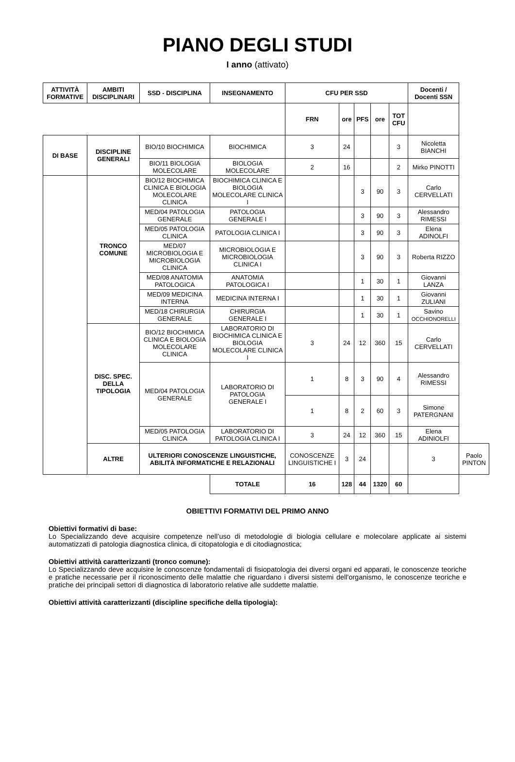PIANO DEGLI STUDI
I anno (attivato)
| ATTIVITÀ FORMATIVE | AMBITI DISCIPLINARI | SSD - DISCIPLINA | INSEGNAMENTO | CFU PER SSD | | | | | Docenti / Docenti SSN | |
| --- | --- | --- | --- | --- | --- | --- | --- | --- | --- | --- |
| | | | | FRN | ore | PFS | ore | TOT CFU | | |
| DI BASE | DISCIPLINE GENERALI | BIO/10 BIOCHIMICA | BIOCHIMICA | 3 | 24 | | | 3 | Nicoletta BIANCHI | |
| | | BIO/11 BIOLOGIA MOLECOLARE | BIOLOGIA MOLECOLARE | 2 | 16 | | | 2 | Mirko PINOTTI | |
| | TRONCO COMUNE | BIO/12 BIOCHIMICA CLINICA E BIOLOGIA MOLECOLARE CLINICA | BIOCHIMICA CLINICA E BIOLOGIA MOLECOLARE CLINICA I | | | 3 | 90 | 3 | Carlo CERVELLATI | |
| | | MED/04 PATOLOGIA GENERALE | PATOLOGIA GENERALE I | | | 3 | 90 | 3 | Alessandro RIMESSI | |
| | | MED/05 PATOLOGIA CLINICA | PATOLOGIA CLINICA I | | | 3 | 90 | 3 | Elena ADINOLFI | |
| | | MED/07 MICROBIOLOGIA E MICROBIOLOGIA CLINICA | MICROBIOLOGIA E MICROBIOLOGIA CLINICA I | | | 3 | 90 | 3 | Roberta RIZZO | |
| | | MED/08 ANATOMIA PATOLOGICA | ANATOMIA PATOLOGICA I | | | 1 | 30 | 1 | Giovanni LANZA | |
| | | MED/09 MEDICINA INTERNA | MEDICINA INTERNA I | | | 1 | 30 | 1 | Giovanni ZULIANI | |
| | | MED/18 CHIRURGIA GENERALE | CHIRURGIA GENERALE I | | | 1 | 30 | 1 | Savino OCCHIONORELLI | |
| | DISC. SPEC. DELLA TIPOLOGIA | BIO/12 BIOCHIMICA CLINICA E BIOLOGIA MOLECOLARE CLINICA | LABORATORIO DI BIOCHIMICA CLINICA E BIOLOGIA MOLECOLARE CLINICA I | 3 | 24 | 12 | 360 | 15 | Carlo CERVELLATI | |
| | | MED/04 PATOLOGIA GENERALE | LABORATORIO DI PATOLOGIA GENERALE I | 1 | 8 | 3 | 90 | 4 | Alessandro RIMESSI | |
| | | | | 1 | 8 | 2 | 60 | 3 | Simone PATERGNANI | |
| | | MED/05 PATOLOGIA CLINICA | LABORATORIO DI PATOLOGIA CLINICA I | 3 | 24 | 12 | 360 | 15 | Elena ADINIOLFI | |
| | ALTRE | ULTERIORI CONOSCENZE LINGUISTICHE, ABILITÀ INFORMATICHE E RELAZIONALI | | CONOSCENZE LINGUISTICHE I | 3 | 24 | | | 3 | Paolo PINTON |
| | | | TOTALE | 16 | 128 | 44 | 1320 | 60 | | |
OBIETTIVI FORMATIVI DEL PRIMO ANNO
Obiettivi formativi di base:
Lo Specializzando deve acquisire competenze nell’uso di metodologie di biologia cellulare e molecolare applicate ai sistemi automatizzati di patologia diagnostica clinica, di citopatologia e di citodiagnostica;
Obiettivi attività caratterizzanti (tronco comune):
Lo Specializzando deve acquisire le conoscenze fondamentali di fisiopatologia dei diversi organi ed apparati, le conoscenze teoriche e pratiche necessarie per il riconoscimento delle malattie che riguardano i diversi sistemi dell'organismo, le conoscenze teoriche e pratiche dei principali settori di diagnostica di laboratorio relative alle suddette malattie.
Obiettivi attività caratterizzanti (discipline specifiche della tipologia):